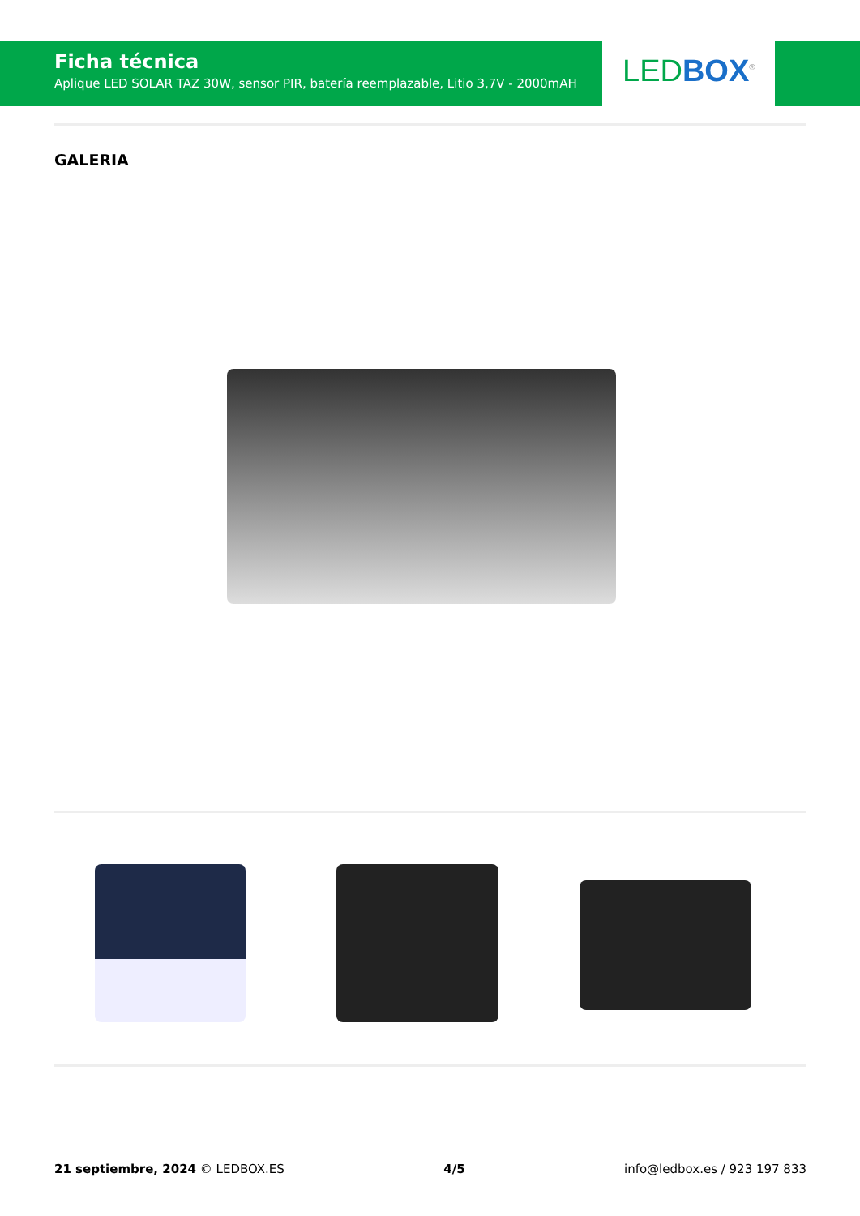Ficha técnica
Aplique LED SOLAR TAZ 30W, sensor PIR, batería reemplazable, Litio 3,7V - 2000mAH
LED BOX<sup>®</sup>
GALERIA
21 septiembre, 2024 © LEDBOX.ES 4/5 info@ledbox.es / 923 197 833